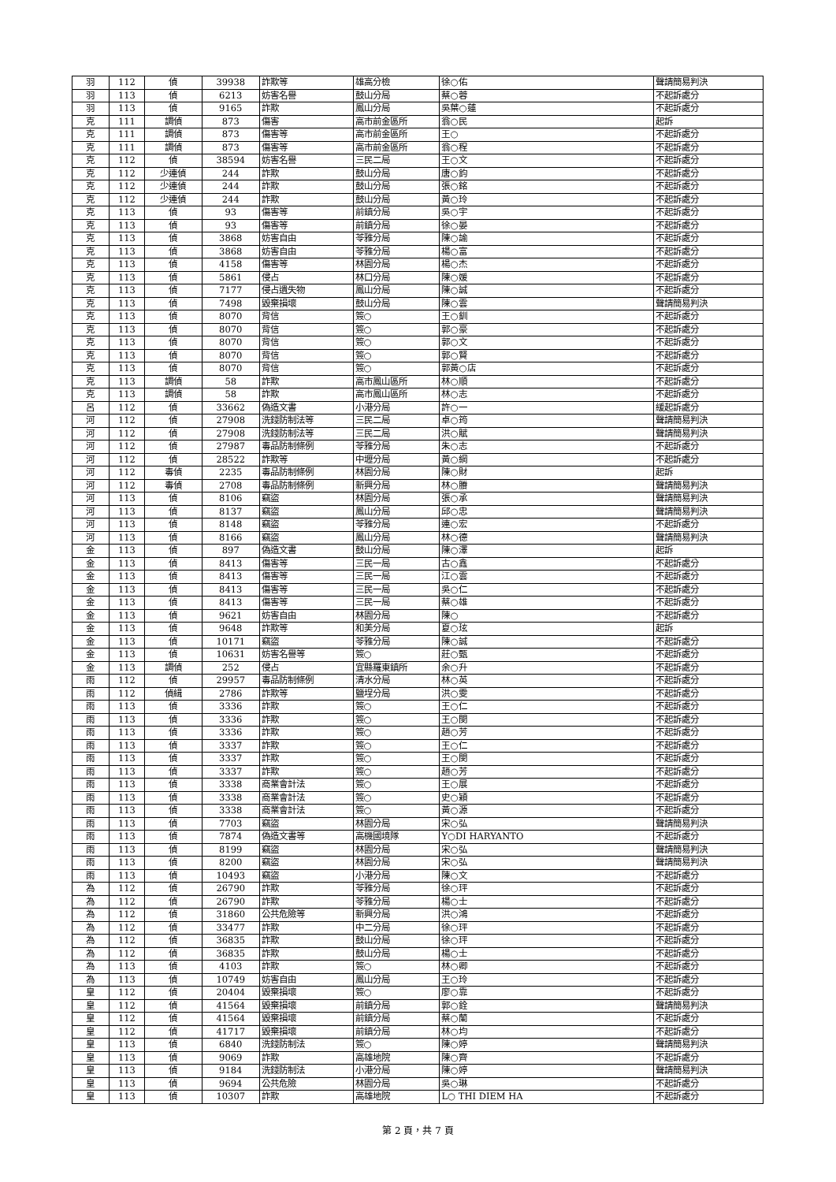| 羽 | 112 | 偵 | 39938 | 詐欺等 | 雄高分檢 | 徐○佑 | 聲請簡易判決 |
| 羽 | 113 | 偵 | 6213 | 妨害名譽 | 鼓山分局 | 蔡○蓉 | 不起訴處分 |
| 羽 | 113 | 偵 | 9165 | 詐欺 | 鳳山分局 | 吳葉○蓮 | 不起訴處分 |
| 克 | 111 | 調偵 | 873 | 傷害 | 高市前金區所 | 翁○民 | 起訴 |
| 克 | 111 | 調偵 | 873 | 傷害等 | 高市前金區所 | 王○ | 不起訴處分 |
| 克 | 111 | 調偵 | 873 | 傷害等 | 高市前金區所 | 翁○程 | 不起訴處分 |
| 克 | 112 | 偵 | 38594 | 妨害名譽 | 三民二局 | 王○文 | 不起訴處分 |
| 克 | 112 | 少連偵 | 244 | 詐欺 | 鼓山分局 | 唐○鈞 | 不起訴處分 |
| 克 | 112 | 少連偵 | 244 | 詐欺 | 鼓山分局 | 張○銘 | 不起訴處分 |
| 克 | 112 | 少連偵 | 244 | 詐欺 | 鼓山分局 | 黃○玲 | 不起訴處分 |
| 克 | 113 | 偵 | 93 | 傷害等 | 前鎮分局 | 吳○宇 | 不起訴處分 |
| 克 | 113 | 偵 | 93 | 傷害等 | 前鎮分局 | 徐○晏 | 不起訴處分 |
| 克 | 113 | 偵 | 3868 | 妨害自由 | 苓雅分局 | 陳○諭 | 不起訴處分 |
| 克 | 113 | 偵 | 3868 | 妨害自由 | 苓雅分局 | 楊○富 | 不起訴處分 |
| 克 | 113 | 偵 | 4158 | 傷害等 | 林園分局 | 楊○杰 | 不起訴處分 |
| 克 | 113 | 偵 | 5861 | 侵占 | 林口分局 | 陳○媛 | 不起訴處分 |
| 克 | 113 | 偵 | 7177 | 侵占遺失物 | 鳳山分局 | 陳○誠 | 不起訴處分 |
| 克 | 113 | 偵 | 7498 | 毀棄損壞 | 鼓山分局 | 陳○雲 | 聲請簡易判決 |
| 克 | 113 | 偵 | 8070 | 背信 | 簽○ | 王○釧 | 不起訴處分 |
| 克 | 113 | 偵 | 8070 | 背信 | 簽○ | 郭○豪 | 不起訴處分 |
| 克 | 113 | 偵 | 8070 | 背信 | 簽○ | 郭○文 | 不起訴處分 |
| 克 | 113 | 偵 | 8070 | 背信 | 簽○ | 郭○賢 | 不起訴處分 |
| 克 | 113 | 偵 | 8070 | 背信 | 簽○ | 郭黃○店 | 不起訴處分 |
| 克 | 113 | 調偵 | 58 | 詐欺 | 高市鳳山區所 | 林○順 | 不起訴處分 |
| 克 | 113 | 調偵 | 58 | 詐欺 | 高市鳳山區所 | 林○志 | 不起訴處分 |
| 呂 | 112 | 偵 | 33662 | 偽造文書 | 小港分局 | 許○一 | 緩起訴處分 |
| 河 | 112 | 偵 | 27908 | 洗錢防制法等 | 三民二局 | 卓○筠 | 聲請簡易判決 |
| 河 | 112 | 偵 | 27908 | 洗錢防制法等 | 三民二局 | 洪○賦 | 聲請簡易判決 |
| 河 | 112 | 偵 | 27987 | 毒品防制條例 | 苓雅分局 | 朱○志 | 不起訴處分 |
| 河 | 112 | 偵 | 28522 | 詐欺等 | 中壢分局 | 黃○綱 | 不起訴處分 |
| 河 | 112 | 毒偵 | 2235 | 毒品防制條例 | 林園分局 | 陳○財 | 起訴 |
| 河 | 112 | 毒偵 | 2708 | 毒品防制條例 | 新興分局 | 林○賸 | 聲請簡易判決 |
| 河 | 113 | 偵 | 8106 | 竊盜 | 林園分局 | 張○承 | 聲請簡易判決 |
| 河 | 113 | 偵 | 8137 | 竊盜 | 鳳山分局 | 邱○忠 | 聲請簡易判決 |
| 河 | 113 | 偵 | 8148 | 竊盜 | 苓雅分局 | 連○宏 | 不起訴處分 |
| 河 | 113 | 偵 | 8166 | 竊盜 | 鳳山分局 | 林○德 | 聲請簡易判決 |
| 金 | 113 | 偵 | 897 | 偽造文書 | 鼓山分局 | 陳○澤 | 起訴 |
| 金 | 113 | 偵 | 8413 | 傷害等 | 三民一局 | 古○鑫 | 不起訴處分 |
| 金 | 113 | 偵 | 8413 | 傷害等 | 三民一局 | 江○雲 | 不起訴處分 |
| 金 | 113 | 偵 | 8413 | 傷害等 | 三民一局 | 吳○仁 | 不起訴處分 |
| 金 | 113 | 偵 | 8413 | 傷害等 | 三民一局 | 蔡○雄 | 不起訴處分 |
| 金 | 113 | 偵 | 9621 | 妨害自由 | 林園分局 | 陳○ | 不起訴處分 |
| 金 | 113 | 偵 | 9648 | 詐欺等 | 和美分局 | 夏○玹 | 起訴 |
| 金 | 113 | 偵 | 10171 | 竊盜 | 苓雅分局 | 陳○誠 | 不起訴處分 |
| 金 | 113 | 偵 | 10631 | 妨害名譽等 | 簽○ | 莊○甄 | 不起訴處分 |
| 金 | 113 | 調偵 | 252 | 侵占 | 宜縣羅東鎮所 | 余○升 | 不起訴處分 |
| 雨 | 112 | 偵 | 29957 | 毒品防制條例 | 清水分局 | 林○英 | 不起訴處分 |
| 雨 | 112 | 偵緝 | 2786 | 詐欺等 | 鹽埕分局 | 洪○雯 | 不起訴處分 |
| 雨 | 113 | 偵 | 3336 | 詐欺 | 簽○ | 王○仁 | 不起訴處分 |
| 雨 | 113 | 偵 | 3336 | 詐欺 | 簽○ | 王○閔 | 不起訴處分 |
| 雨 | 113 | 偵 | 3336 | 詐欺 | 簽○ | 趙○芳 | 不起訴處分 |
| 雨 | 113 | 偵 | 3337 | 詐欺 | 簽○ | 王○仁 | 不起訴處分 |
| 雨 | 113 | 偵 | 3337 | 詐欺 | 簽○ | 王○閔 | 不起訴處分 |
| 雨 | 113 | 偵 | 3337 | 詐欺 | 簽○ | 趙○芳 | 不起訴處分 |
| 雨 | 113 | 偵 | 3338 | 商業會計法 | 簽○ | 王○展 | 不起訴處分 |
| 雨 | 113 | 偵 | 3338 | 商業會計法 | 簽○ | 史○穎 | 不起訴處分 |
| 雨 | 113 | 偵 | 3338 | 商業會計法 | 簽○ | 黃○源 | 不起訴處分 |
| 雨 | 113 | 偵 | 7703 | 竊盜 | 林園分局 | 宋○弘 | 聲請簡易判決 |
| 雨 | 113 | 偵 | 7874 | 偽造文書等 | 高機國境隊 | Y○DI HARYANTO | 不起訴處分 |
| 雨 | 113 | 偵 | 8199 | 竊盜 | 林園分局 | 宋○弘 | 聲請簡易判決 |
| 雨 | 113 | 偵 | 8200 | 竊盜 | 林園分局 | 宋○弘 | 聲請簡易判決 |
| 雨 | 113 | 偵 | 10493 | 竊盜 | 小港分局 | 陳○文 | 不起訴處分 |
| 為 | 112 | 偵 | 26790 | 詐欺 | 苓雅分局 | 徐○玶 | 不起訴處分 |
| 為 | 112 | 偵 | 26790 | 詐欺 | 苓雅分局 | 楊○士 | 不起訴處分 |
| 為 | 112 | 偵 | 31860 | 公共危險等 | 新興分局 | 洪○鴻 | 不起訴處分 |
| 為 | 112 | 偵 | 33477 | 詐欺 | 中二分局 | 徐○玶 | 不起訴處分 |
| 為 | 112 | 偵 | 36835 | 詐欺 | 鼓山分局 | 徐○玶 | 不起訴處分 |
| 為 | 112 | 偵 | 36835 | 詐欺 | 鼓山分局 | 楊○士 | 不起訴處分 |
| 為 | 113 | 偵 | 4103 | 詐欺 | 簽○ | 林○卿 | 不起訴處分 |
| 為 | 113 | 偵 | 10749 | 妨害自由 | 鳳山分局 | 王○玲 | 不起訴處分 |
| 皇 | 112 | 偵 | 20404 | 毀棄損壞 | 簽○ | 廖○靠 | 不起訴處分 |
| 皇 | 112 | 偵 | 41564 | 毀棄損壞 | 前鎮分局 | 郭○銓 | 聲請簡易判決 |
| 皇 | 112 | 偵 | 41564 | 毀棄損壞 | 前鎮分局 | 蔡○蘭 | 不起訴處分 |
| 皇 | 112 | 偵 | 41717 | 毀棄損壞 | 前鎮分局 | 林○均 | 不起訴處分 |
| 皇 | 113 | 偵 | 6840 | 洗錢防制法 | 簽○ | 陳○婷 | 聲請簡易判決 |
| 皇 | 113 | 偵 | 9069 | 詐欺 | 高雄地院 | 陳○齊 | 不起訴處分 |
| 皇 | 113 | 偵 | 9184 | 洗錢防制法 | 小港分局 | 陳○婷 | 聲請簡易判決 |
| 皇 | 113 | 偵 | 9694 | 公共危險 | 林園分局 | 吳○琳 | 不起訴處分 |
| 皇 | 113 | 偵 | 10307 | 詐欺 | 高雄地院 | L○ THI DIEM HA | 不起訴處分 |
第 2 頁，共 7 頁